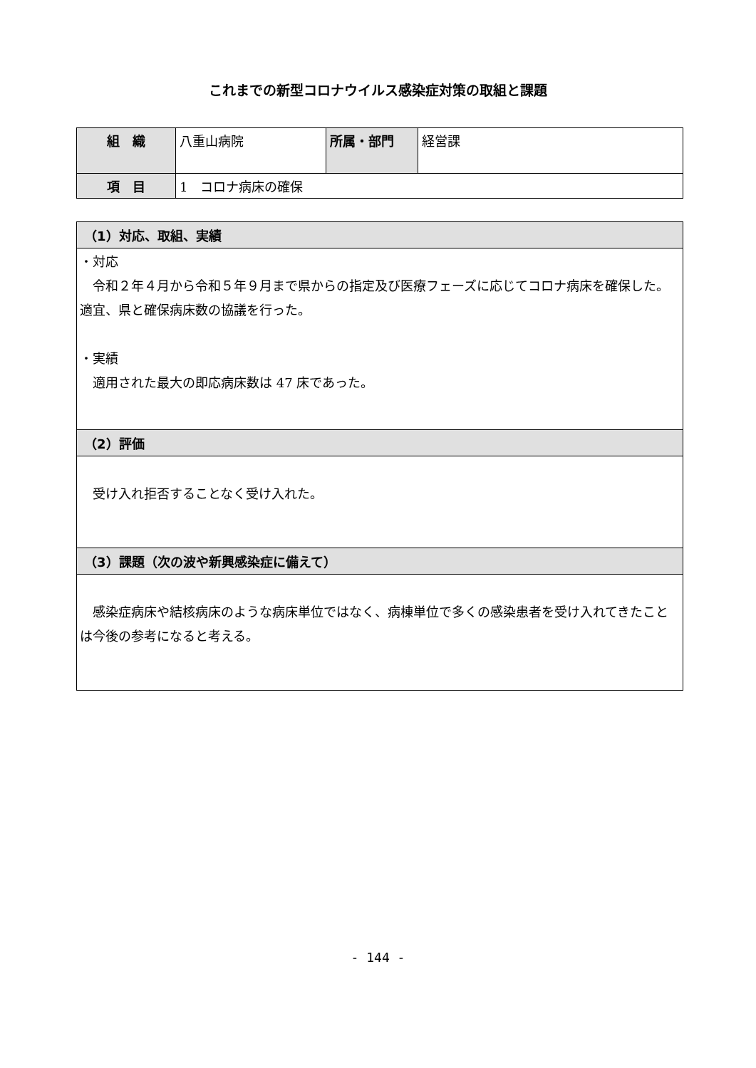これまでの新型コロナウイルス感染症対策の取組と課題
| 組 織 | 八重山病院 | 所属・部門 | 経営課 |
| 項 目 | 1 コロナ病床の確保 | | |
| （1）対応、取組、実績 |
| --- |
| ・対応 令和２年４月から令和５年９月まで県からの指定及び医療フェーズに応じてコロナ病床を確保した。適宜、県と確保病床数の協議を行った。 ・実績 適用された最大の即応病床数は 47 床であった。 |
| （2）評価 |
| 受け入れ拒否することなく受け入れた。 |
| （3）課題（次の波や新興感染症に備えて） |
| 感染症病床や結核病床のような病床単位ではなく、病棟単位で多くの感染患者を受け入れてきたことは今後の参考になると考える。 |
- 144 -